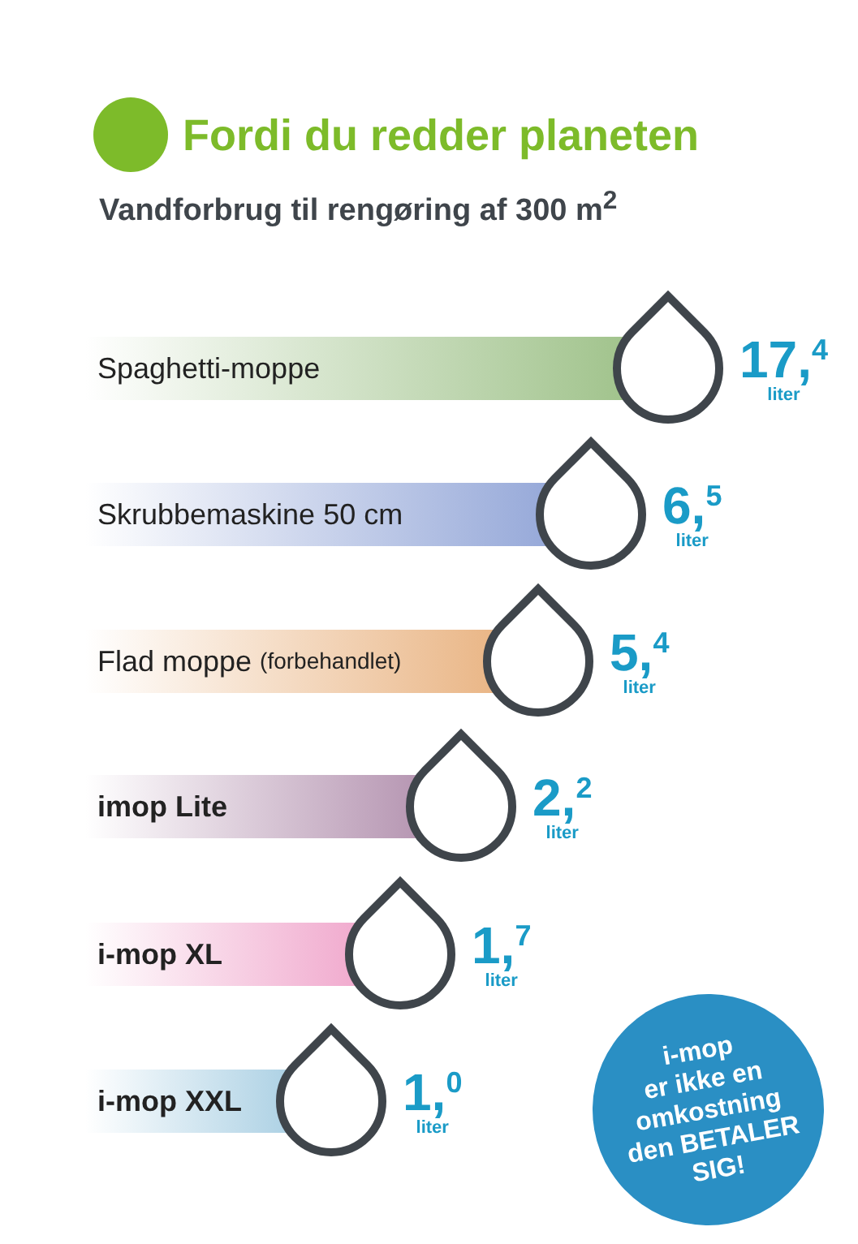Fordi du redder planeten
Vandforbrug til rengøring af 300 m<sup>2</sup>
Spaghetti-moppe
17,<sup>4</sup>
liter
Skrubbemaskine 50 cm
6,<sup>5</sup>
liter
Flad moppe (forbehandlet)
5,<sup>4</sup>
liter
imop Lite
2,<sup>2</sup>
liter
i-mop XL
1,<sup>7</sup>
liter
i-mop XXL
1,<sup>0</sup>
liter
i-mop
er ikke en
omkostning
den BETALER
SIG!